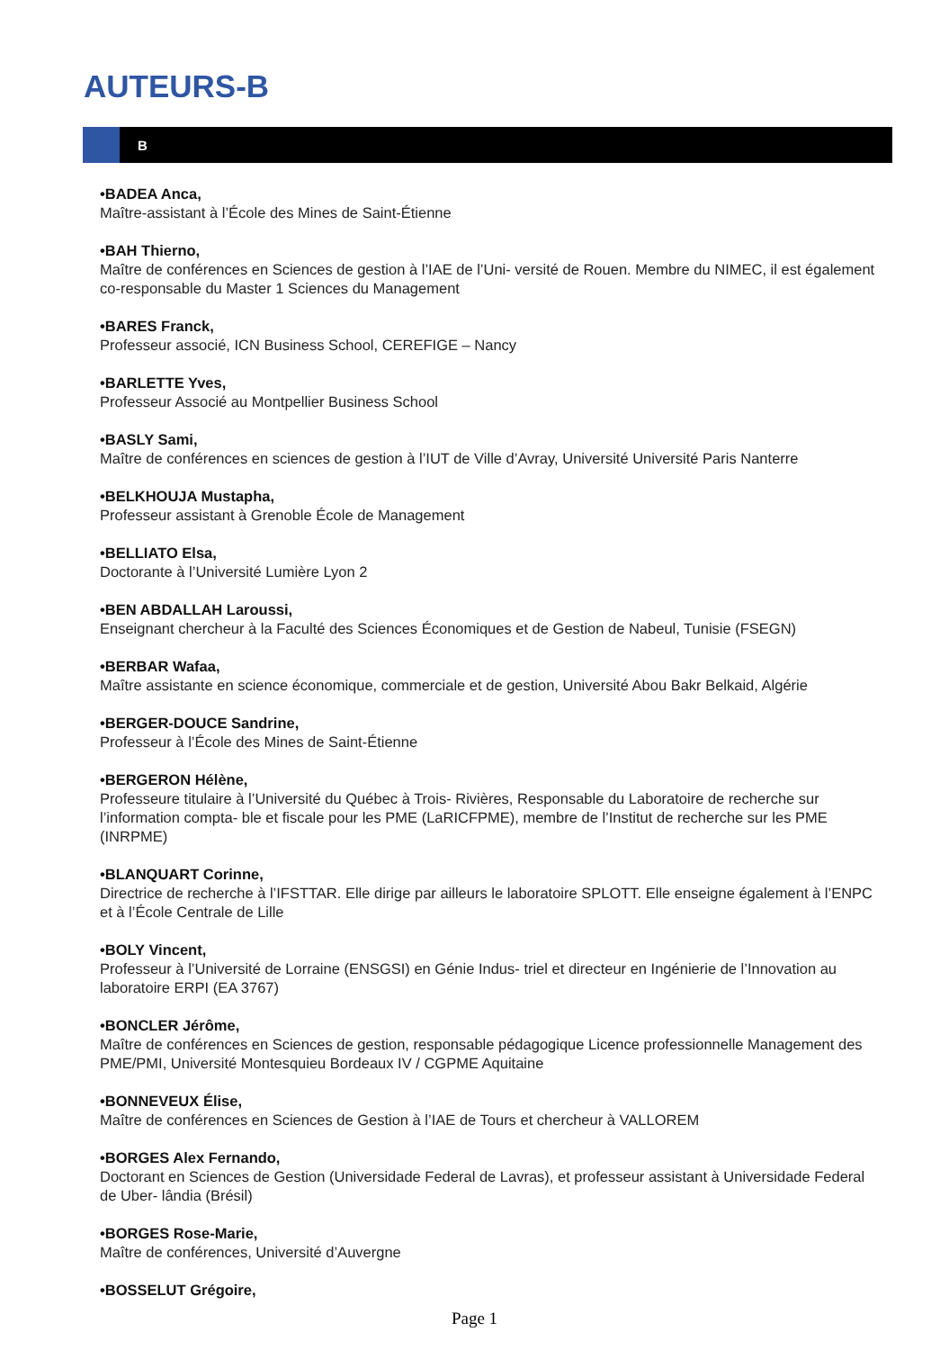AUTEURS-B
B
•BADEA Anca,
Maître-assistant à l’École des Mines de Saint-Étienne
•BAH Thierno,
Maître de conférences en Sciences de gestion à l’IAE de l’Uni- versité de Rouen. Membre du NIMEC, il est également co-responsable du Master 1 Sciences du Management
•BARES Franck,
Professeur associé, ICN Business School, CEREFIGE – Nancy
•BARLETTE Yves,
Professeur Associé au Montpellier Business School
•BASLY Sami,
Maître de conférences en sciences de gestion à l’IUT de Ville d’Avray, Université Université Paris Nanterre
•BELKHOUJA Mustapha,
Professeur assistant à Grenoble École de Management
•BELLIATO Elsa,
Doctorante à l’Université Lumière Lyon 2
•BEN ABDALLAH Laroussi,
Enseignant chercheur à la Faculté des Sciences Économiques et de Gestion de Nabeul, Tunisie (FSEGN)
•BERBAR Wafaa,
Maître assistante en science économique, commerciale et de gestion, Université Abou Bakr Belkaid, Algérie
•BERGER-DOUCE Sandrine,
Professeur à l’École des Mines de Saint-Étienne
•BERGERON Hélène,
Professeure titulaire à l’Université du Québec à Trois- Rivières, Responsable du Laboratoire de recherche sur l’information compta- ble et fiscale pour les PME (LaRICFPME), membre de l’Institut de recherche sur les PME (INRPME)
•BLANQUART Corinne,
Directrice de recherche à l’IFSTTAR. Elle dirige par ailleurs le laboratoire SPLOTT. Elle enseigne également à l’ENPC et à l’École Centrale de Lille
•BOLY Vincent,
Professeur à l’Université de Lorraine (ENSGSI) en Génie Indus- triel et directeur en Ingénierie de l’Innovation au laboratoire ERPI (EA 3767)
•BONCLER Jérôme,
Maître de conférences en Sciences de gestion, responsable pédagogique Licence professionnelle Management des PME/PMI, Université Montesquieu Bordeaux IV / CGPME Aquitaine
•BONNEVEUX Élise,
Maître de conférences en Sciences de Gestion à l’IAE de Tours et chercheur à VALLOREM
•BORGES Alex Fernando,
Doctorant en Sciences de Gestion (Universidade Federal de Lavras), et professeur assistant à Universidade Federal de Uber- lândia (Brésil)
•BORGES Rose-Marie,
Maître de conférences, Université d’Auvergne
•BOSSELUT Grégoire,
Page 1